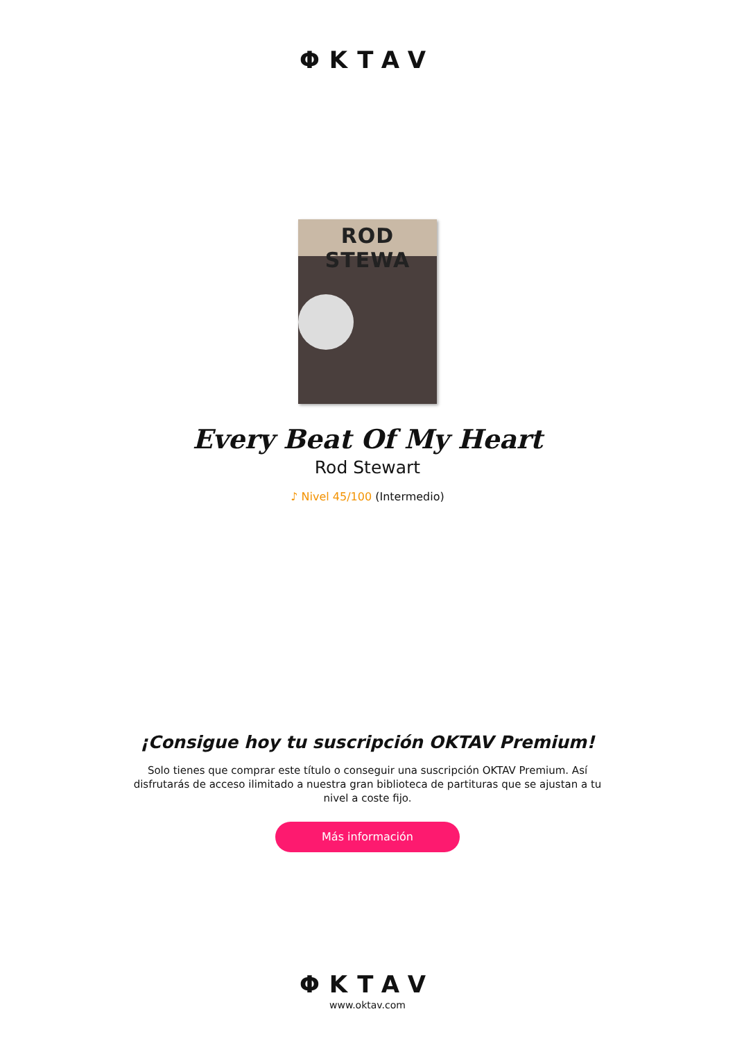ΦKTAV
ROD STEWA
Every Beat Of My Heart
Rod Stewart
♪ Nivel 45/100 (Intermedio)
¡Consigue hoy tu suscripción OKTAV Premium!
Solo tienes que comprar este título o conseguir una suscripción OKTAV Premium. Así disfrutarás de acceso ilimitado a nuestra gran biblioteca de partituras que se ajustan a tu nivel a coste fijo.
Más información
ΦKTAV
www.oktav.com